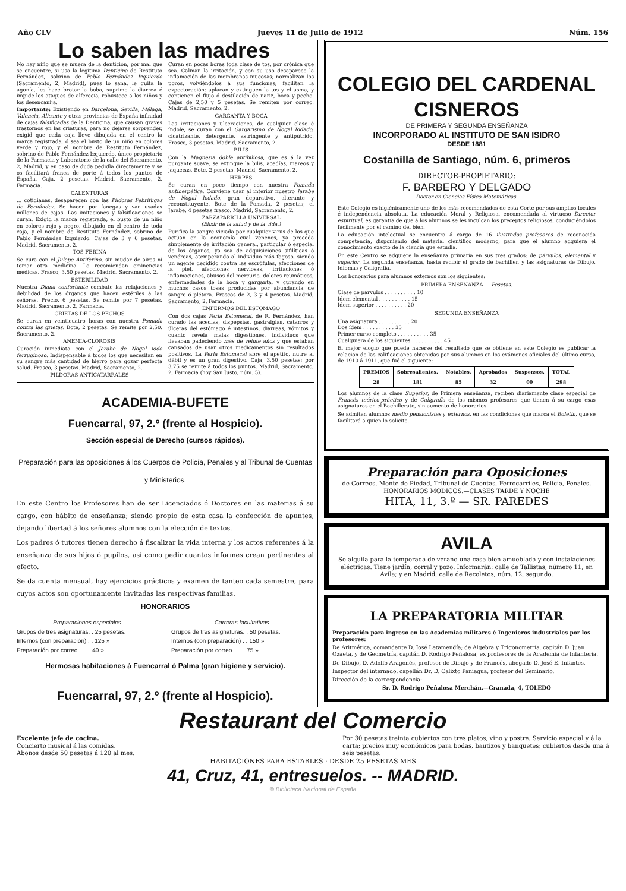Año CLV Jueves 11 de Julio de 1912 Núm. 156
Lo saben las madres
No hay niño que se muera de la dentición, por mal que se encuentre, si usa la legítima Denticina de Restituto Fernández, sobrino de Pablo Fernández Izquierdo (Sacramento, 2, Madrid), pues lo sana, le quita la agonía, les hace brotar la boba, suprime la diarrea é impide los ataques de alferecía, robustece á los niños y los desencanija.
Importante: Existiendo en Barcelona, Sevilla, Málaga, Valencia, Alicante y otras provincias de España infinidad de cajas falsificadas de la Denticina, que causan graves trastornos en las criaturas, para no dejarse sorprender, exigid que cada caja lleve dibujada en el centro la marca registrada, ó sea el busto de un niño en colores verde y rojo, y el nombre de Restituto Fernández, sobrino de Pablo Fernández Izquierdo, único propietario de la Farmacia y Laboratorio de la calle del Sacramento, 2, Madrid, y en caso de duda pedidla directamente y se os facilitará franca de porte á todos los puntos de España. Caja, 2 pesetas. Madrid, Sacramento, 2, Farmacia.
CALENTURAS
... cotidianas, desaparecen con las Píldoras Febrífugas de Fernández. Se hacen por fanegas y van usadas millones de cajas. Las imitaciones y falsificaciones se curan. Exigid la marca registrada, el busto de un niño en colores rojo y negro, dibujado en el centro de toda caja, y el nombre de Restituto Fernández, sobrino de Pablo Fernández Izquierdo. Cajas de 3 y 6 pesetas. Madrid, Sacramento, 2.
TOS FERINA
Se cura con el Julepe Antiferino, sin mudar de aires ni tomar otra medicina. Lo recomiendan eminencias médicas. Frasco, 3,50 pesetas. Madrid. Sacramento, 2.
ESTERILIDAD
Nuestra Diana confortante combate las relajaciones y debilidad de los órganos que hacen estériles á las señoras. Precio, 6 pesetas. Se remite por 7 pesetas. Madrid, Sacramento, 2, Farmacia.
GRIETAS DE LOS PECHOS
Se curan en veinticuatro horas con nuestra Pomada contra las grietas. Bote, 2 pesetas. Se remite por 2,50. Sacramento, 2.
ANEMIA-CLOROSIS
Curación inmediata con el Jarabe de Nogal iodo ferruginoso. Indispensable á todos los que necesitan en su sangre más cantidad de hierro para gozar perfecta salud. Frasco, 3 pesetas. Madrid, Sacramento, 2.
PILDORAS ANTICATARRALES
Curan en pocas horas toda clase de tos, por crónica que sea. Calman la irritación, y con su uso desaparece la inflamación de las membranas mucosas; normalizan los poros, volviéndolos á sus funciones; facilitan la expectoración; aplacan y extinguen la tos y el asma, y contienen el flujo ó destilación de nariz, boca y pecho. Cajas de 2,50 y 5 pesetas. Se remiten por correo. Madrid, Sacramento, 2.
GARGANTA Y BOCA
Las irritaciones y ulceraciones, de cualquier clase é índole, se curan con el Gargarismo de Nogal Iodado, cicatrizante, detergente, astringente y antipútrido. Frasco, 3 pesetas. Madrid, Sacramento, 2.
BILIS
Con la Magnesia doble antibiliosa, que es á la vez purgante suave, se extingue la bilis, acedías, mareos y jaquecas. Bote, 2 pesetas. Madrid, Sacramento, 2.
HERPES
Se curan en poco tiempo con nuestra Pomada antiherpética. Conviene usar al interior nuestro Jarabe de Nogal Iodado, gran depurativo, alterante y reconstituyente. Bote de la Pomada, 2 pesetas; el Jarabe, 4 pesetas frasco. Madrid, Sacramento, 2.
ZARZAPARRILLA UNIVERSAL
(Elixir de la salud y de la vida.)
Purifica la sangre viciada por cualquier virus de los que actúan en la economía cual venenos, ya proceda simplemente de irritación general, particular ó especial de los órganos, ya sea de adquisiciones sifilíticas ó venéreas, atemperando al individuo más fogoso, siendo un agente decidido contra las escrófulas, afecciones de la piel, afecciones nerviosas, irritaciones ó inflamaciones, abusos del mercurio, dolores reumáticos, enfermedades de la boca y garganta, y curando en muchos casos tosas producidas por abundancia de sangre ó plétora. Frascos de 2, 3 y 4 pesetas. Madrid, Sacramento, 2, Farmacia.
ENFERMOS DEL ESTOMAGO
Con dos cajas Perla Estomacal, de R. Fernández, han curado las acedías, dispepsias, gastralgias, catarros y úlceras del estómago é intestinos, diarreas, vómitos y cuanto revela malas digestiones, individuos que llevaban padeciendo más de veinte años y que estaban cansados de usar otros medicamentos sin resultados positivos. La Perla Estomacal abre el apetito, nutre al débil y es un gran digestivo. Caja, 3,50 pesetas; por 3,75 se remite á todos los puntos. Madrid, Sacramento, 2, Farmacia (hoy San Justo, núm. 5).
ACADEMIA-BUFETE
Fuencarral, 97, 2.º (frente al Hospicio).
Sección especial de Derecho (cursos rápidos).
Preparación para las oposiciones á los Cuerpos de Policía, Penales y al Tribunal de Cuentas
y Ministerios.
En este Centro los Profesores han de ser Licenciados ó Doctores en las materias á su cargo, con hábito de enseñanza; siendo propio de esta casa la confección de apuntes, dejando libertad á los señores alumnos con la elección de textos.
Los padres ó tutores tienen derecho á fiscalizar la vida interna y los actos referentes á la enseñanza de sus hijos ó pupilos, así como pedir cuantos informes crean pertinentes al efecto.
Se da cuenta mensual, hay ejercicios prácticos y examen de tanteo cada semestre, para cuyos actos son oportunamente invitadas las respectivas familias.
HONORARIOS
Preparaciones especiales.
Grupos de tres asignaturas. . 25 pesetas.
Internos (con preparación) . . 125 »
Preparación por correo . . . . 40 »
Carreras facultativas.
Grupos de tres asignaturas. . 50 pesetas.
Internos (con preparación) . . 150 »
Preparación por correo . . . . 75 »
Hermosas habitaciones á Fuencarral ó Palma (gran higiene y servicio).
Fuencarral, 97, 2.º (frente al Hospicio).
COLEGIO DEL CARDENAL CISNEROS
DE PRIMERA Y SEGUNDA ENSEÑANZA
INCORPORADO AL INSTITUTO DE SAN ISIDRO
DESDE 1881
Costanilla de Santiago, núm. 6, primeros
DIRECTOR-PROPIETARIO:
F. BARBERO Y DELGADO
Doctor en Ciencias Físico-Matemáticas.
Este Colegio es higiénicamente uno de los más recomendados de esta Corte por sus amplios locales é independencia absoluta. La educación Moral y Religiosa, encomendada al virtuoso Director espiritual, es garantía de que á los alumnos se les inculcan los preceptos religiosos, conduciéndolos fácilmente por el camino del bien.
La educación intelectual se encuentra á cargo de 16 ilustrados profesores de reconocida competencia, disponiendo del material científico moderno, para que el alumno adquiera el conocimiento exacto de la ciencia que estudia.
En este Centro se adquiere la enseñanza primaria en sus tres grados: de párvulos, elemental y superior. La segunda enseñanza, hasta recibir el grado de bachiller, y las asignaturas de Dibujo, Idiomas y Caligrafía.
Los honorarios para alumnos externos son los siguientes:
PRIMERA ENSEÑANZA — Pesetas.
Clase de párvulos . . . . . . . . . . 10
Idem elemental . . . . . . . . . . 15
Idem superior . . . . . . . . . . 20
SEGUNDA ENSEÑANZA
Una asignatura . . . . . . . . . . 20
Dos ídem . . . . . . . . . . 35
Primer curso completo . . . . . . . . . . 35
Cualquiera de los siguientes . . . . . . . . . . 45
El mejor elogio que puede hacerse del resultado que se obtiene en este Colegio es publicar la relación de las calificaciones obtenidas por sus alumnos en los exámenes oficiales del último curso, de 1910 á 1911, que fué el siguiente:
| PREMIOS | Sobresalientes. | Notables. | Aprobados | Suspensos. | TOTAL |
| --- | --- | --- | --- | --- | --- |
| 28 | 181 | 85 | 32 | 00 | 298 |
Los alumnos de la clase Superior, de Primera enseñanza, reciben diariamente clase especial de Francés teórico-práctico y de Caligrafía de los mismos profesores que tienen á su cargo esas asignaturas en el Bachillerato, sin aumento de honorarios.
Se admiten alumnos medio pensionistas y externos, en las condiciones que marca el Boletín, que se facilitará á quien lo solicite.
Preparación para Oposiciones
de Correos, Monte de Piedad, Tribunal de Cuentas, Ferrocarriles, Policía, Penales.
HONORARIOS MÓDICOS.—CLASES TARDE Y NOCHE
HITA, 11, 3.º — SR. PAREDES
AVILA
Se alquila para la temporada de verano una casa bien amueblada y con instalaciones eléctricas. Tiene jardín, corral y pozo. Informarán: calle de Tallistas, número 11, en Avila; y en Madrid, calle de Recoletos, núm. 12, segundo.
LA PREPARATORIA MILITAR
Preparación para ingreso en las Academias militares é Ingenieros industriales por los profesores:
De Aritmética, comandante D. José Letamendía; de Algebra y Trigonometría, capitán D. Juan Ozaeta, y de Geometría, capitán D. Rodrigo Peñalosa, ex profesores de la Academia de Infantería.
De Dibujo, D. Adolfo Aragonés, profesor de Dibujo y de Francés, abogado D. José E. Infantes.
Inspector del internado, capellán Dr. D. Calixto Paniagua, profesor del Seminario.
Dirección de la correspondencia:
Sr. D. Rodrigo Peñalosa Merchán.—Granada, 4, TOLEDO
Restaurant del Comercio
Excelente jefe de cocina.
Concierto musical á las comidas.
Abonos desde 50 pesetas á 120 al mes.
Por 30 pesetas treinta cubiertos con tres platos, vino y postre. Servicio especial y á la carta; precios muy económicos para bodas, bautizos y banquetes; cubiertos desde una á seis pesetas.
HABITACIONES PARA ESTABLES · DESDE 25 PESETAS MES
41, Cruz, 41, entresuelos. -- MADRID.
© Biblioteca Nacional de España